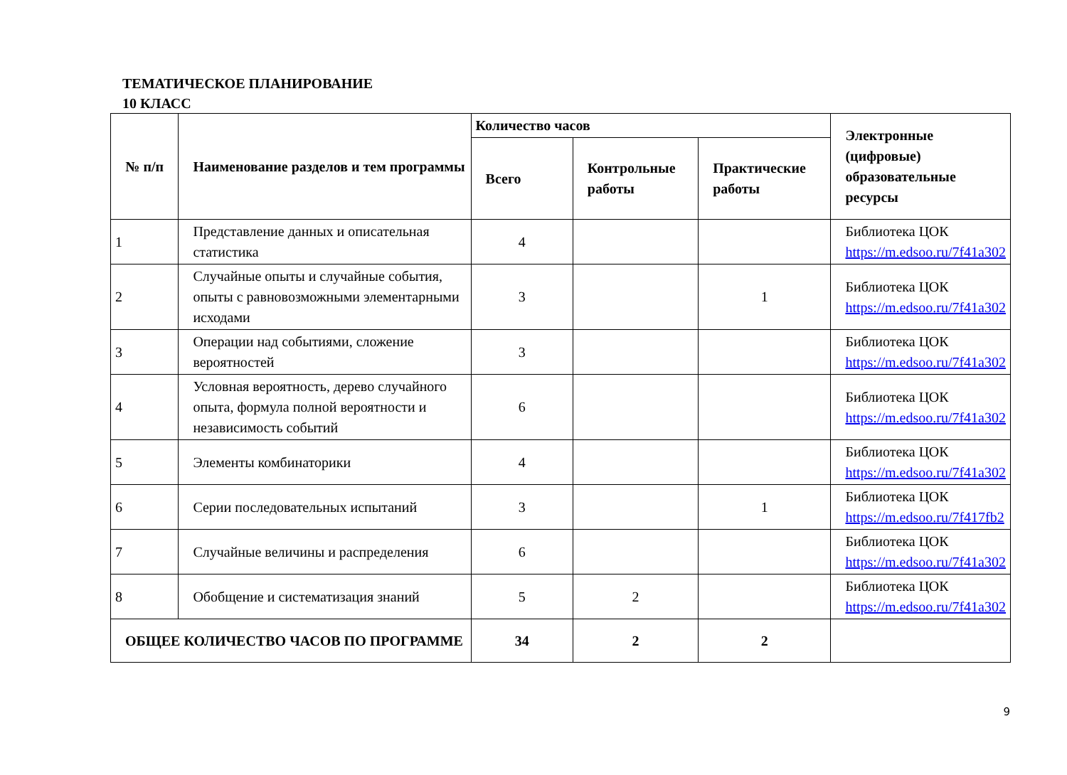ТЕМАТИЧЕСКОЕ ПЛАНИРОВАНИЕ
10 КЛАСС
| № п/п | Наименование разделов и тем программы | Количество часов | | | Электронные (цифровые) образовательные ресурсы |
| --- | --- | --- | --- | --- | --- |
| | | Всего | Контрольные работы | Практические работы | |
| 1 | Представление данных и описательная статистика | 4 | | | Библиотека ЦОК https://m.edsoo.ru/7f41a302 |
| 2 | Случайные опыты и случайные события, опыты с равновозможными элементарными исходами | 3 | | 1 | Библиотека ЦОК https://m.edsoo.ru/7f41a302 |
| 3 | Операции над событиями, сложение вероятностей | 3 | | | Библиотека ЦОК https://m.edsoo.ru/7f41a302 |
| 4 | Условная вероятность, дерево случайного опыта, формула полной вероятности и независимость событий | 6 | | | Библиотека ЦОК https://m.edsoo.ru/7f41a302 |
| 5 | Элементы комбинаторики | 4 | | | Библиотека ЦОК https://m.edsoo.ru/7f41a302 |
| 6 | Серии последовательных испытаний | 3 | | 1 | Библиотека ЦОК https://m.edsoo.ru/7f417fb2 |
| 7 | Случайные величины и распределения | 6 | | | Библиотека ЦОК https://m.edsoo.ru/7f41a302 |
| 8 | Обобщение и систематизация знаний | 5 | 2 | | Библиотека ЦОК https://m.edsoo.ru/7f41a302 |
| ОБЩЕЕ КОЛИЧЕСТВО ЧАСОВ ПО ПРОГРАММЕ | | 34 | 2 | 2 | |
9